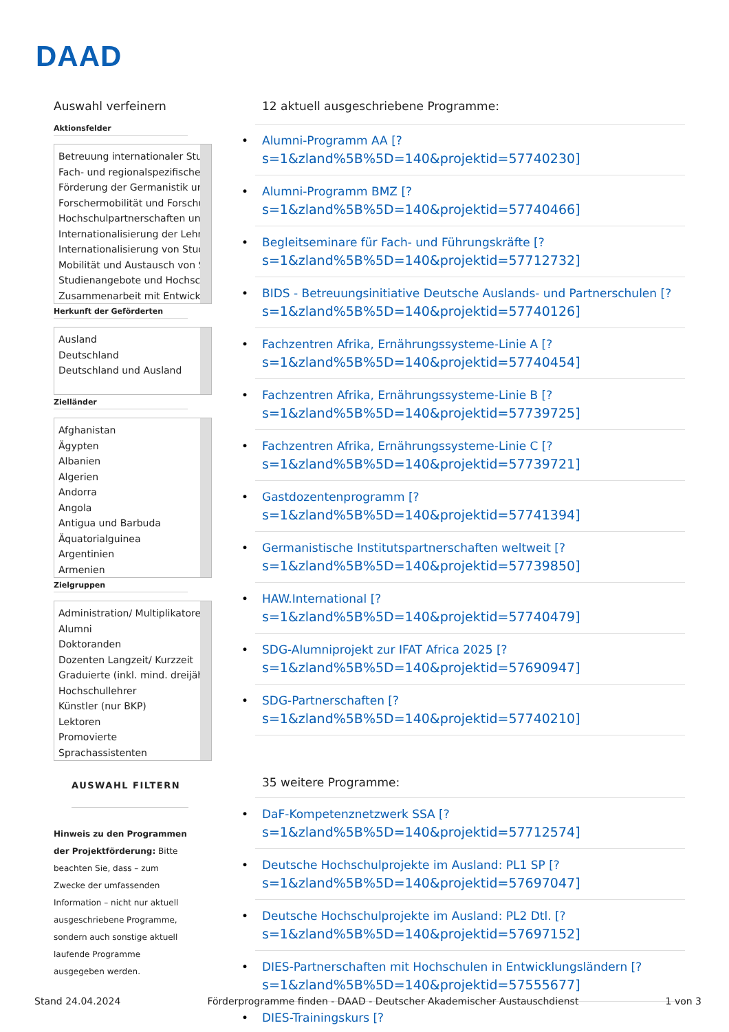DAAD
Auswahl verfeinern
Aktionsfelder
Betreuung internationaler Stu
Fach- und regionalspezifische
Förderung der Germanistik und
Forschermobilität und Forschu
Hochschulpartnerschaften und
Internationalisierung der Lehre
Internationalisierung von Stud
Mobilität und Austausch von St
Studienangebote und Hochsch
Zusammenarbeit mit Entwickl
Herkunft der Geförderten
Ausland
Deutschland
Deutschland und Ausland
Zielländer
Afghanistan
Ägypten
Albanien
Algerien
Andorra
Angola
Antigua und Barbuda
Äquatorialguinea
Argentinien
Armenien
Zielgruppen
Administration/ Multiplikatore
Alumni
Doktoranden
Dozenten Langzeit/ Kurzzeit
Graduierte (inkl. mind. dreijähr
Hochschullehrer
Künstler (nur BKP)
Lektoren
Promovierte
Sprachassistenten
AUSWAHL FILTERN
Hinweis zu den Programmen der Projektförderung: Bitte beachten Sie, dass – zum Zwecke der umfassenden Information – nicht nur aktuell ausgeschriebene Programme, sondern auch sonstige aktuell laufende Programme ausgegeben werden.
12 aktuell ausgeschriebene Programme:
Alumni-Programm AA [?
s=1&zland%5B%5D=140&projektid=57740230]
Alumni-Programm BMZ [?
s=1&zland%5B%5D=140&projektid=57740466]
Begleitseminare für Fach- und Führungskräfte [?
s=1&zland%5B%5D=140&projektid=57712732]
BIDS - Betreuungsinitiative Deutsche Auslands- und Partnerschulen [?
s=1&zland%5B%5D=140&projektid=57740126]
Fachzentren Afrika, Ernährungssysteme-Linie A [?
s=1&zland%5B%5D=140&projektid=57740454]
Fachzentren Afrika, Ernährungssysteme-Linie B [?
s=1&zland%5B%5D=140&projektid=57739725]
Fachzentren Afrika, Ernährungssysteme-Linie C [?
s=1&zland%5B%5D=140&projektid=57739721]
Gastdozentenprogramm [?
s=1&zland%5B%5D=140&projektid=57741394]
Germanistische Institutspartnerschaften weltweit [?
s=1&zland%5B%5D=140&projektid=57739850]
HAW.International [?
s=1&zland%5B%5D=140&projektid=57740479]
SDG-Alumniprojekt zur IFAT Africa 2025 [?
s=1&zland%5B%5D=140&projektid=57690947]
SDG-Partnerschaften [?
s=1&zland%5B%5D=140&projektid=57740210]
35 weitere Programme:
DaF-Kompetenznetzwerk SSA [?
s=1&zland%5B%5D=140&projektid=57712574]
Deutsche Hochschulprojekte im Ausland: PL1 SP [?
s=1&zland%5B%5D=140&projektid=57697047]
Deutsche Hochschulprojekte im Ausland: PL2 Dtl. [?
s=1&zland%5B%5D=140&projektid=57697152]
DIES-Partnerschaften mit Hochschulen in Entwicklungsländern [?
s=1&zland%5B%5D=140&projektid=57555677]
DIES-Trainingskurs [?
Stand 24.04.2024 Förderprogramme finden - DAAD - Deutscher Akademischer Austauschdienst 1 von 3